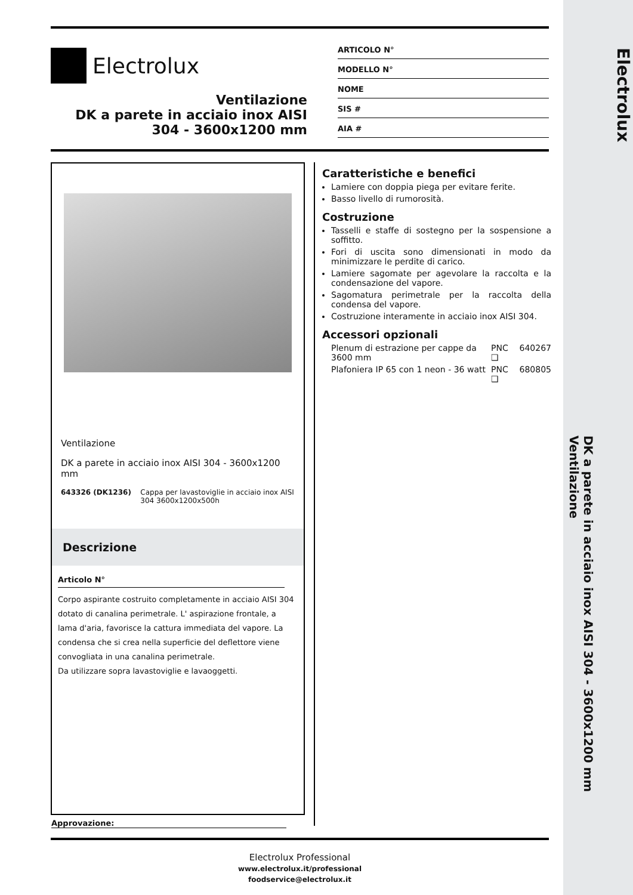Electrolux
DK a parete in acciaio inox AISI 304 - 3600x1200 mm
Ventilazione
Electrolux
Ventilazione
DK a parete in acciaio inox AISI 304 - 3600x1200 mm
ARTICOLO N°
MODELLO N°
NOME
SIS #
AIA #
Ventilazione
DK a parete in acciaio inox AISI 304 - 3600x1200 mm
643326 (DK1236) Cappa per lavastoviglie in acciaio inox AISI 304 3600x1200x500h
Descrizione
Articolo N°
Corpo aspirante costruito completamente in acciaio AISI 304 dotato di canalina perimetrale. L' aspirazione frontale, a lama d'aria, favorisce la cattura immediata del vapore. La condensa che si crea nella superficie del deflettore viene convogliata in una canalina perimetrale.
Da utilizzare sopra lavastoviglie e lavaoggetti.
Approvazione:
Caratteristiche e benefici
Lamiere con doppia piega per evitare ferite.
Basso livello di rumorosità.
Costruzione
Tasselli e staffe di sostegno per la sospensione a soffitto.
Fori di uscita sono dimensionati in modo da minimizzare le perdite di carico.
Lamiere sagomate per agevolare la raccolta e la condensazione del vapore.
Sagomatura perimetrale per la raccolta della condensa del vapore.
Costruzione interamente in acciaio inox AISI 304.
Accessori opzionali
Plenum di estrazione per cappe da 3600 mm PNC 640267 ❑
Plafoniera IP 65 con 1 neon - 36 watt PNC 680805 ❑
Electrolux Professional
www.electrolux.it/professional
foodservice@electrolux.it